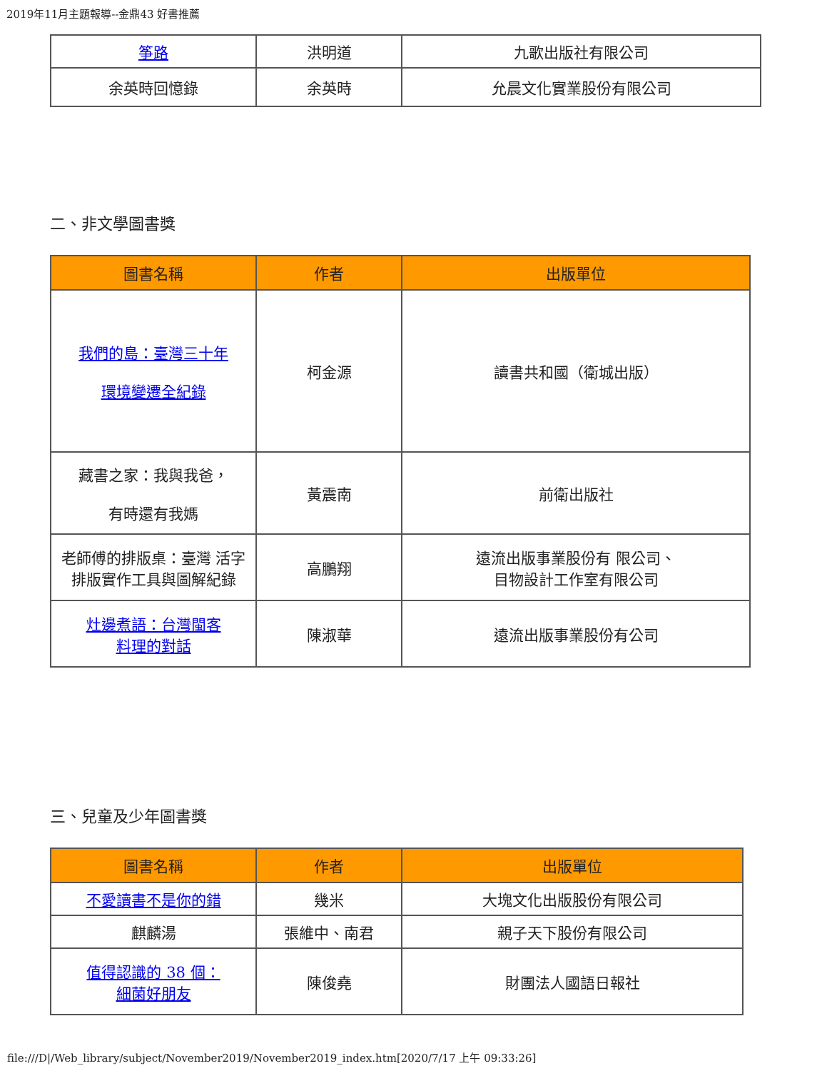2019年11月主題報導--金鼎43 好書推薦
| 筝路 | 洪明道 | 九歌出版社有限公司 |
| 余英時回憶錄 | 余英時 | 允晨文化實業股份有限公司 |
二、非文學圖書獎
| 圖書名稱 | 作者 | 出版單位 |
| --- | --- | --- |
| 我們的島：臺灣三十年 環境變遷全紀錄 | 柯金源 | 讀書共和國（衛城出版） |
| 藏書之家：我與我爸， 有時還有我媽 | 黃震南 | 前衛出版社 |
| 老師傅的排版桌：臺灣 活字 排版實作工具與圖解紀錄 | 高鵬翔 | 遠流出版事業股份有 限公司、 目物設計工作室有限公司 |
| 灶邊煮語：台灣閩客 料理的對話 | 陳淑華 | 遠流出版事業股份有公司 |
三、兒童及少年圖書獎
| 圖書名稱 | 作者 | 出版單位 |
| --- | --- | --- |
| 不愛讀書不是你的錯 | 幾米 | 大塊文化出版股份有限公司 |
| 麒麟湯 | 張維中、南君 | 親子天下股份有限公司 |
| 值得認識的 38 個： 細菌好朋友 | 陳俊堯 | 財團法人國語日報社 |
file:///D|/Web_library/subject/November2019/November2019_index.htm[2020/7/17 上午 09:33:26]